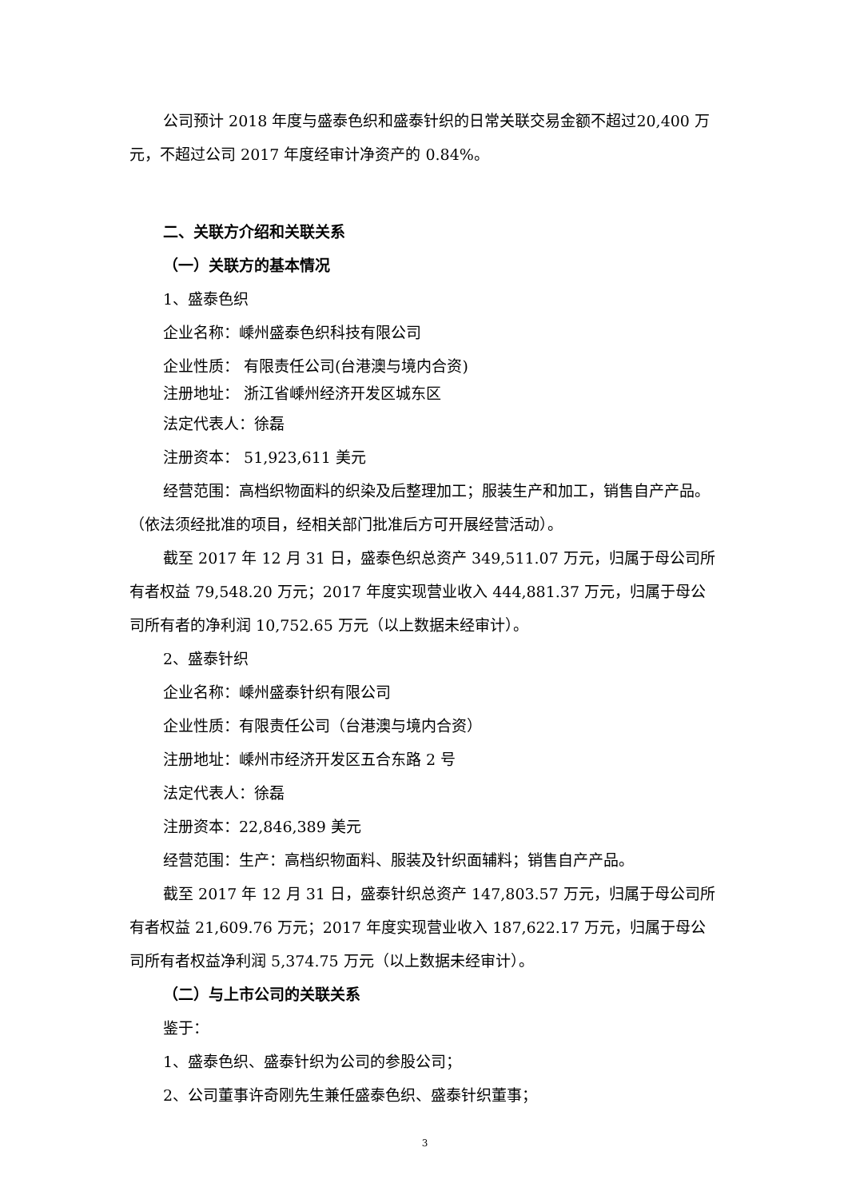公司预计 2018 年度与盛泰色织和盛泰针织的日常关联交易金额不超过20,400 万元，不超过公司 2017 年度经审计净资产的 0.84%。
二、关联方介绍和关联关系
（一）关联方的基本情况
1、盛泰色织
企业名称：嵊州盛泰色织科技有限公司
企业性质： 有限责任公司(台港澳与境内合资)
注册地址： 浙江省嵊州经济开发区城东区
法定代表人：徐磊
注册资本： 51,923,611 美元
经营范围：高档织物面料的织染及后整理加工；服装生产和加工，销售自产产品。（依法须经批准的项目，经相关部门批准后方可开展经营活动）。
截至 2017 年 12 月 31 日，盛泰色织总资产 349,511.07 万元，归属于母公司所有者权益 79,548.20 万元；2017 年度实现营业收入 444,881.37 万元，归属于母公司所有者的净利润 10,752.65 万元（以上数据未经审计）。
2、盛泰针织
企业名称：嵊州盛泰针织有限公司
企业性质：有限责任公司（台港澳与境内合资）
注册地址：嵊州市经济开发区五合东路 2 号
法定代表人：徐磊
注册资本：22,846,389 美元
经营范围：生产：高档织物面料、服装及针织面辅料；销售自产产品。
截至 2017 年 12 月 31 日，盛泰针织总资产 147,803.57 万元，归属于母公司所有者权益 21,609.76 万元；2017 年度实现营业收入 187,622.17 万元，归属于母公司所有者权益净利润 5,374.75 万元（以上数据未经审计）。
（二）与上市公司的关联关系
鉴于：
1、盛泰色织、盛泰针织为公司的参股公司；
2、公司董事许奇刚先生兼任盛泰色织、盛泰针织董事；
3